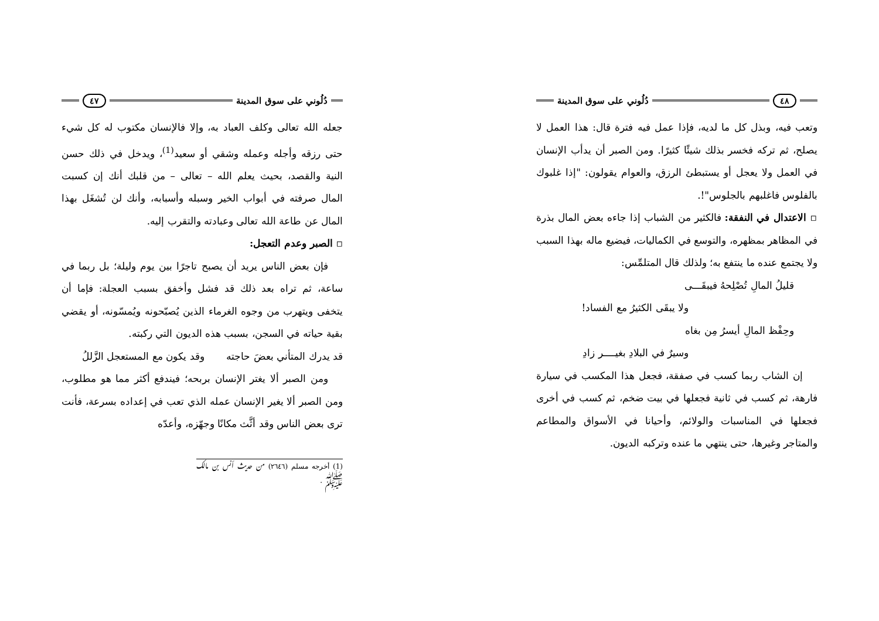دُلُوني على سوق المدينة ٤٧
جعله الله تعالى وكلف العباد به، وإلا فالإنسان مكتوب له كل شيء حتى رزقه وأجله وعمله وشقي أو سعيد<sup>(1)</sup>، ويدخل في ذلك حسن النية والقصد، بحيث يعلم الله – تعالى – من قلبك أنك إن كسبت المال صرفته في أبواب الخير وسبله وأسبابه، وأنك لن تُشغَل بهذا المال عن طاعة الله تعالى وعبادته والتقرب إليه.
▫ الصبر وعدم التعجل:
فإن بعض الناس يريد أن يصبح تاجرًا بين يوم وليلة؛ بل ربما في ساعة، ثم تراه بعد ذلك قد فشل وأخفق بسبب العجلة: فإما أن يتخفى ويتهرب من وجوه الغرماء الذين يُصبّحونه ويُمسّونه، أو يقضي بقية حياته في السجن، بسبب هذه الديون التي ركبته.
قد يدرك المتأني بعضَ حاجته وقد يكون مع المستعجل الزَّللُ
ومن الصبر ألا يغتر الإنسان بربحه؛ فيندفع أكثر مما هو مطلوب، ومن الصبر ألا يغير الإنسان عمله الذي تعب في إعداده بسرعة، فأنت ترى بعض الناس وقد أثَّث مكانًا وجهّزه، وأعدّه
(1) أخرجه مسلم (٢٦٤٦) من حديث أنس بن مالك ﷺ .
٤٨ دُلُوني على سوق المدينة
وتعب فيه، وبذل كل ما لديه، فإذا عمل فيه فترة قال: هذا العمل لا يصلح، ثم تركه فخسر بذلك شيئًا كثيرًا. ومن الصبر أن يدأب الإنسان في العمل ولا يعجل أو يستبطئ الرزق، والعوام يقولون: "إذا غلبوك بالفلوس فاغلبهم بالجلوس"!.
▫ الاعتدال في النفقة: فالكثير من الشباب إذا جاءه بعض المال بذرة في المظاهر بمظهره، والتوسع في الكماليات، فيضيع ماله بهذا السبب ولا يجتمع عنده ما ينتفع به؛ ولذلك قال المتلمِّس:
قليلُ المالِ تُصْلِحهُ فيبقَـــى
ولا يبقَى الكثيرُ مع الفساد!
وحِفْظ المالِ أيسرُ مِن بغاه
وسيرٌ في البلادِ بغيــــر زادِ
إن الشاب ربما كسب في صفقة، فجعل هذا المكسب في سيارة فارهة، ثم كسب في ثانية فجعلها في بيت ضخم، ثم كسب في أخرى فجعلها في المناسبات والولائم، وأحيانا في الأسواق والمطاعم والمتاجر وغيرها، حتى ينتهي ما عنده وتركبه الديون.